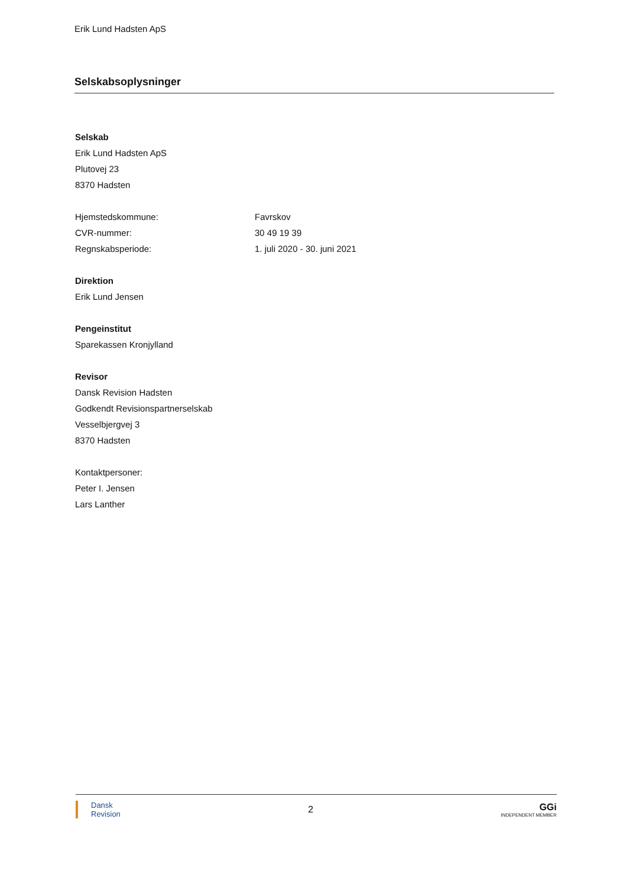Erik Lund Hadsten ApS
Selskabsoplysninger
Selskab
Erik Lund Hadsten ApS
Plutovej 23
8370 Hadsten
| Hjemstedskommune: | Favrskov |
| CVR-nummer: | 30 49 19 39 |
| Regnskabsperiode: | 1. juli 2020 - 30. juni 2021 |
Direktion
Erik Lund Jensen
Pengeinstitut
Sparekassen Kronjylland
Revisor
Dansk Revision Hadsten
Godkendt Revisionspartnerselskab
Vesselbjergvej 3
8370 Hadsten
Kontaktpersoner:
Peter I. Jensen
Lars Lanther
Dansk
Revision
2
GGi
INDEPENDENT MEMBER